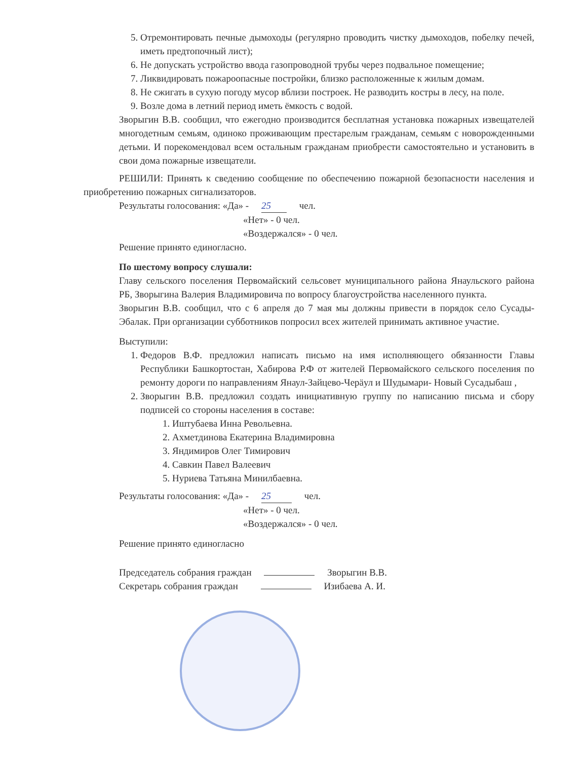5. Отремонтировать печные дымоходы (регулярно проводить чистку дымоходов, побелку печей, иметь предтопочный лист);
6. Не допускать устройство ввода газопроводной трубы через подвальное помещение;
7. Ликвидировать пожароопасные постройки, близко расположенные к жилым домам.
8. Не сжигать в сухую погоду мусор вблизи построек. Не разводить костры в лесу, на поле.
9. Возле дома в летний период иметь ёмкость с водой.
Зворыгин В.В. сообщил, что ежегодно производится бесплатная установка пожарных извещателей многодетным семьям, одиноко проживающим престарелым гражданам, семьям с новорожденными детьми. И порекомендовал всем остальным гражданам приобрести самостоятельно и установить в свои дома пожарные извещатели.
РЕШИЛИ: Принять к сведению сообщение по обеспечению пожарной безопасности населения и приобретению пожарных сигнализаторов.
Результаты голосования: «Да» - 25 чел.
«Нет» - 0 чел.
«Воздержался» - 0 чел.
Решение принято единогласно.
По шестому вопросу слушали:
Главу сельского поселения Первомайский сельсовет муниципального района Янаульского района РБ, Зворыгина Валерия Владимировича по вопросу благоустройства населенного пункта.
Зворыгин В.В. сообщил, что с 6 апреля до 7 мая мы должны привести в порядок село Сусады-Эбалак. При организации субботников попросил всех жителей принимать активное участие.
Выступили:
1. Федоров В.Ф. предложил написать письмо на имя исполняющего обязанности Главы Республики Башкортостан, Хабирова Р.Ф от жителей Первомайского сельского поселения по ремонту дороги по направлениям Янаул-Зайцево-Черäул и Шудымари- Новый Сусадыбаш ,
2. Зворыгин В.В. предложил создать инициативную группу по написанию письма и сбору подписей со стороны населения в составе:
1. Иштубаева Инна Револьевна.
2. Ахметдинова Екатерина Владимировна
3. Яндимиров Олег Тимирович
4. Савкин Павел Валеевич
5. Нуриева Татьяна Минилбаевна.
Результаты голосования: «Да» - 25 чел.
«Нет» - 0 чел.
«Воздержался» - 0 чел.
Решение принято единогласно
Председатель собрания граждан Зворыгин В.В.
Секретарь собрания граждан Изибаева А. И.